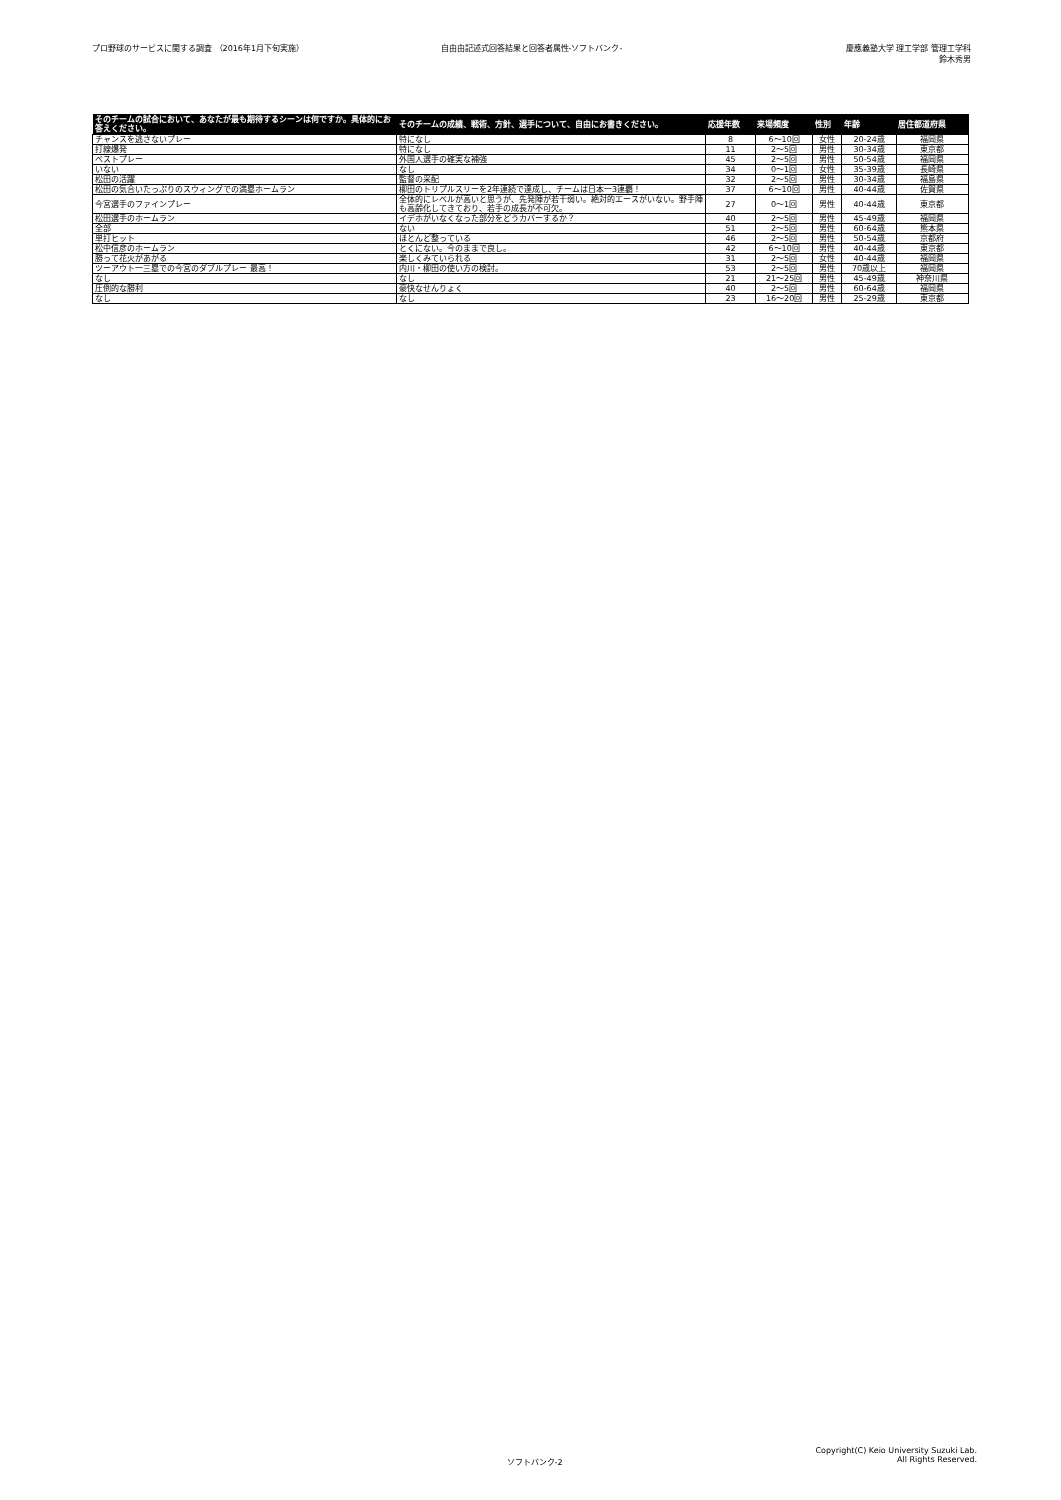プロ野球のサービスに関する調査 （2016年1月下旬実施）
自由由記述式回答結果と回答者属性-ソフトバンク-
慶應義塾大学 理工学部 管理工学科
鈴木秀男
| そのチームの試合において、あなたが最も期待するシーンは何ですか。具体的にお答えください。 | そのチームの成績、戦術、方針、選手について、自由にお書きください。 | 応援年数 | 来場頻度 | 性別 | 年齢 | 居住都道府県 |
| --- | --- | --- | --- | --- | --- | --- |
| チャンスを逃さないプレー | 特になし | 8 | 6〜10回 | 女性 | 20-24歳 | 福岡県 |
| 打線爆発 | 特になし | 11 | 2〜5回 | 男性 | 30-34歳 | 東京都 |
| ベストプレー | 外国人選手の確実な補強 | 45 | 2〜5回 | 男性 | 50-54歳 | 福岡県 |
| いない | なし | 34 | 0〜1回 | 女性 | 35-39歳 | 長崎県 |
| 松田の活躍 | 監督の采配 | 32 | 2〜5回 | 男性 | 30-34歳 | 福島県 |
| 松田の気合いたっぷりのスウィングでの満塁ホームラン | 柳田のトリプルスリーを2年連続で達成し、チームは日本一3連覇！ | 37 | 6〜10回 | 男性 | 40-44歳 | 佐賀県 |
| 今宮選手のファインプレー | 全体的にレベルが高いと思うが、先発陣が若干弱い。絶対的エースがいない。野手陣も高齢化してきており、若手の成長が不可欠。 | 27 | 0〜1回 | 男性 | 40-44歳 | 東京都 |
| 松田選手のホームラン | イデホがいなくなった部分をどうカバーするか？ | 40 | 2〜5回 | 男性 | 45-49歳 | 福岡県 |
| 全部 | ない | 51 | 2〜5回 | 男性 | 60-64歳 | 熊本県 |
| 単打ヒット | ほとんど整っている | 46 | 2〜5回 | 男性 | 50-54歳 | 京都府 |
| 松中信彦のホームラン | とくにない。今のままで良し。 | 42 | 6〜10回 | 男性 | 40-44歳 | 東京都 |
| 勝って花火があがる | 楽しくみていられる | 31 | 2〜5回 | 女性 | 40-44歳 | 福岡県 |
| ツーアウト一三塁での今宮のダブルプレー 最高！ | 内川・柳田の使い方の検討。 | 53 | 2〜5回 | 男性 | 70歳以上 | 福岡県 |
| なし | なし | 21 | 21〜25回 | 男性 | 45-49歳 | 神奈川県 |
| 圧倒的な勝利 | 豪快なせんりょく | 40 | 2〜5回 | 男性 | 60-64歳 | 福岡県 |
| なし | なし | 23 | 16〜20回 | 男性 | 25-29歳 | 東京都 |
ソフトバンク-2
Copyright(C) Keio University Suzuki Lab.
All Rights Reserved.